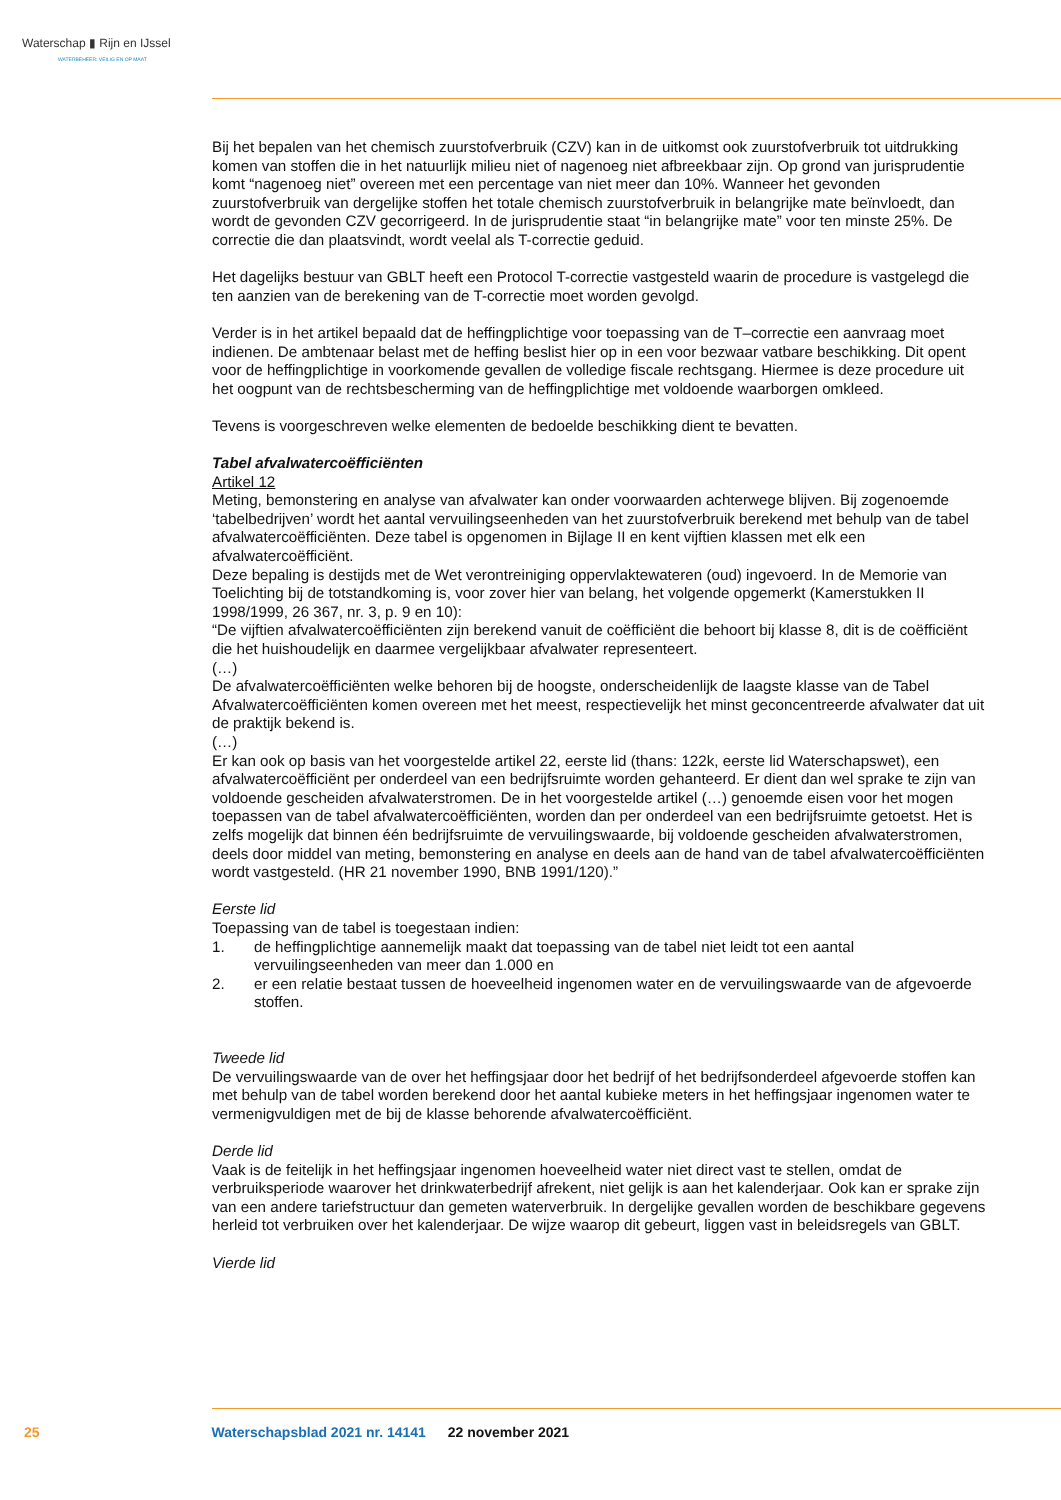Waterschap ▮ Rijn en IJssel
WATERBEHEER: VEILIG EN OP MAAT
Bij het bepalen van het chemisch zuurstofverbruik (CZV) kan in de uitkomst ook zuurstofverbruik tot uitdrukking komen van stoffen die in het natuurlijk milieu niet of nagenoeg niet afbreekbaar zijn. Op grond van jurisprudentie komt “nagenoeg niet” overeen met een percentage van niet meer dan 10%. Wanneer het gevonden zuurstofverbruik van dergelijke stoffen het totale chemisch zuurstofverbruik in belangrijke mate beïnvloedt, dan wordt de gevonden CZV gecorrigeerd. In de jurisprudentie staat “in belangrijke mate” voor ten minste 25%. De correctie die dan plaatsvindt, wordt veelal als T-correctie geduid.
Het dagelijks bestuur van GBLT heeft een Protocol T-correctie vastgesteld waarin de procedure is vastgelegd die ten aanzien van de berekening van de T-correctie moet worden gevolgd.
Verder is in het artikel bepaald dat de heffingplichtige voor toepassing van de T–correctie een aanvraag moet indienen. De ambtenaar belast met de heffing beslist hier op in een voor bezwaar vatbare beschikking. Dit opent voor de heffingplichtige in voorkomende gevallen de volledige fiscale rechtsgang. Hiermee is deze procedure uit het oogpunt van de rechtsbescherming van de heffingplichtige met voldoende waarborgen omkleed.
Tevens is voorgeschreven welke elementen de bedoelde beschikking dient te bevatten.
Tabel afvalwatercoëfficiënten
Artikel 12
Meting, bemonstering en analyse van afvalwater kan onder voorwaarden achterwege blijven. Bij zogenoemde ‘tabelbedrijven’ wordt het aantal vervuilingseenheden van het zuurstofverbruik berekend met behulp van de tabel afvalwatercoëfficiënten. Deze tabel is opgenomen in Bijlage II en kent vijftien klassen met elk een afvalwatercoëfficiënt.
Deze bepaling is destijds met de Wet verontreiniging oppervlaktewateren (oud) ingevoerd. In de Memorie van Toelichting bij de totstandkoming is, voor zover hier van belang, het volgende opgemerkt (Kamerstukken II 1998/1999, 26 367, nr. 3, p. 9 en 10):
“De vijftien afvalwatercoëfficiënten zijn berekend vanuit de coëfficiënt die behoort bij klasse 8, dit is de coëfficiënt die het huishoudelijk en daarmee vergelijkbaar afvalwater representeert.
(…)
De afvalwatercoëfficiënten welke behoren bij de hoogste, onderscheidenlijk de laagste klasse van de Tabel Afvalwatercoëfficiënten komen overeen met het meest, respectievelijk het minst geconcentreerde afvalwater dat uit de praktijk bekend is.
(…)
Er kan ook op basis van het voorgestelde artikel 22, eerste lid (thans: 122k, eerste lid Waterschapswet), een afvalwatercoëfficiënt per onderdeel van een bedrijfsruimte worden gehanteerd. Er dient dan wel sprake te zijn van voldoende gescheiden afvalwaterstromen. De in het voorgestelde artikel (…) genoemde eisen voor het mogen toepassen van de tabel afvalwatercoëfficiënten, worden dan per onderdeel van een bedrijfsruimte getoetst. Het is zelfs mogelijk dat binnen één bedrijfsruimte de vervuilingswaarde, bij voldoende gescheiden afvalwaterstromen, deels door middel van meting, bemonstering en analyse en deels aan de hand van de tabel afvalwatercoëfficiënten wordt vastgesteld. (HR 21 november 1990, BNB 1991/120).”
Eerste lid
Toepassing van de tabel is toegestaan indien:
1. de heffingplichtige aannemelijk maakt dat toepassing van de tabel niet leidt tot een aantal vervuilingseenheden van meer dan 1.000 en
2. er een relatie bestaat tussen de hoeveelheid ingenomen water en de vervuilingswaarde van de afgevoerde stoffen.
Tweede lid
De vervuilingswaarde van de over het heffingsjaar door het bedrijf of het bedrijfsonderdeel afgevoerde stoffen kan met behulp van de tabel worden berekend door het aantal kubieke meters in het heffingsjaar ingenomen water te vermenigvuldigen met de bij de klasse behorende afvalwatercoëfficiënt.
Derde lid
Vaak is de feitelijk in het heffingsjaar ingenomen hoeveelheid water niet direct vast te stellen, omdat de verbruiksperiode waarover het drinkwaterbedrijf afrekent, niet gelijk is aan het kalenderjaar. Ook kan er sprake zijn van een andere tariefstructuur dan gemeten waterverbruik. In dergelijke gevallen worden de beschikbare gegevens herleid tot verbruiken over het kalenderjaar. De wijze waarop dit gebeurt, liggen vast in beleidsregels van GBLT.
Vierde lid
25 Waterschapsblad 2021 nr. 14141 22 november 2021